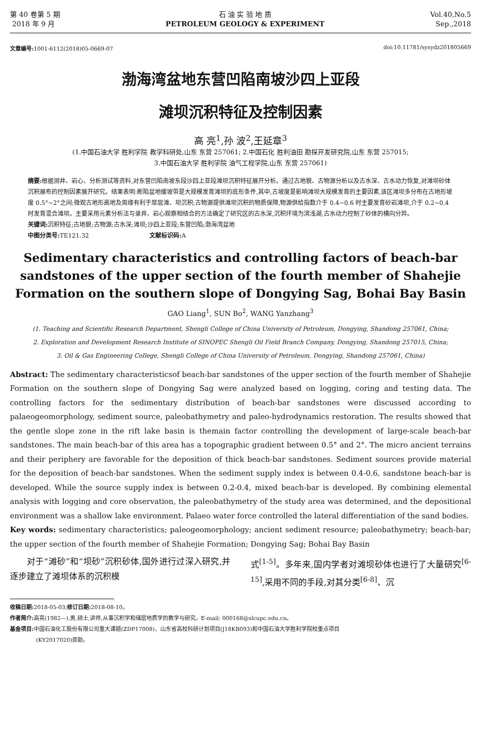第 40 卷第 5 期
2018 年 9 月
石 油 实 验 地 质
PETROLEUM GEOLOGY & EXPERIMENT
Vol.40,No.5
Sep.,2018
文章编号: 1001-6112(2018)05-0669-07
doi:10.11781/sysydz201805669
渤海湾盆地东营凹陷南坡沙四上亚段
滩坝沉积特征及控制因素
高 亮<sup>1</sup>,孙 波<sup>2</sup>,王延章<sup>3</sup>
(1.中国石油大学 胜利学院 教学科研处,山东 东营 257061; 2.中国石化 胜利油田 勘探开发研究院,山东 东营 257015;
3.中国石油大学 胜利学院 油气工程学院,山东 东营 257061)
摘要: 根据测井、岩心、分析测试等资料,对东营凹陷南坡东段沙四上亚段滩坝沉积特征展开分析。通过古地貌、古物源分析以及古水深、古水动力恢复,对滩坝砂体沉积展布的控制因素展开研究。结果表明:断陷盆地缓坡带是大规模发育滩坝的底形条件,其中,古坡度是影响滩坝大规模发育的主要因素,该区滩坝多分布在古地形坡度 0.5°~2°之间;微观古地形高地及周缘有利于厚层滩、坝沉积;古物源提供滩坝沉积的物质保障,物源供给指数介于 0.4~0.6 时主要发育砂岩滩坝,介于 0.2~0.4 时发育混合滩坝。主要采用元素分析法与录井、岩心观察相结合的方法确定了研究区的古水深,沉积环境为滨浅湖,古水动力控制了砂体的横向分异。
关键词: 沉积特征;古地貌;古物源;古水深;滩坝;沙四上亚段;东营凹陷;渤海湾盆地
中图分类号: TE121.32 文献标识码: A
Sedimentary characteristics and controlling factors of beach-bar sandstones of the upper section of the fourth member of Shahejie Formation on the southern slope of Dongying Sag, Bohai Bay Basin
GAO Liang<sup>1</sup>, SUN Bo<sup>2</sup>, WANG Yanzhang<sup>3</sup>
(1. Teaching and Scientific Research Department, Shengli College of China University of Petroleum, Dongying, Shandong 257061, China;
2. Exploration and Development Research Institute of SINOPEC Shengli Oil Field Branch Company, Dongying, Shandong 257015, China;
3. Oil & Gas Engineering College, Shengli College of China University of Petroleum, Dongying, Shandong 257061, China)
Abstract: The sedimentary characteristicsof beach-bar sandstones of the upper section of the fourth member of Shahejie Formation on the southern slope of Dongying Sag were analyzed based on logging, coring and testing data. The controlling factors for the sedimentary distribution of beach-bar sandstones were discussed according to palaeogeomorphology, sediment source, paleobathymetry and paleo-hydrodynamics restoration. The results showed that the gentle slope zone in the rift lake basin is themain factor controlling the development of large-scale beach-bar sandstones. The main beach-bar of this area has a topographic gradient between 0.5° and 2°. The micro ancient terrains and their periphery are favorable for the deposition of thick beach-bar sandstones. Sediment sources provide material for the deposition of beach-bar sandstones. When the sediment supply index is between 0.4-0.6, sandstone beach-bar is developed. While the source supply index is between 0.2-0.4, mixed beach-bar is developed. By combining elemental analysis with logging and core observation, the paleobathymetry of the study area was determined, and the depositional environment was a shallow lake environment. Palaeo water force controlled the lateral differentiation of the sand bodies.
Key words: sedimentary characteristics; paleogeomorphology; ancient sediment resource; paleobathymetry; beach-bar; the upper section of the fourth member of Shahejie Formation; Dongying Sag; Bohai Bay Basin
对于“滩砂”和“坝砂”沉积砂体,国外进行过深入研究,并逐步建立了滩坝体系的沉积模
式<sup>[1-5]</sup>。多年来,国内学者对滩坝砂体也进行了大量研究<sup>[6-15]</sup>,采用不同的手段,对其分类<sup>[6-8]</sup>、沉
收稿日期: 2018-05-03;修订日期: 2018-08-10。
作者简介: 高亮(1982—),男,硕士,讲师,从事沉积学和储层地质学的教学与研究。E-mail: 000168@slcupc.edu.cn。
基金项目: 中国石油化工股份有限公司重大课题(ZDP17008)、山东省高校科研计划项目(J18KB093)和中国石油大学胜利学院校重点项目
(KY2017020)资助。